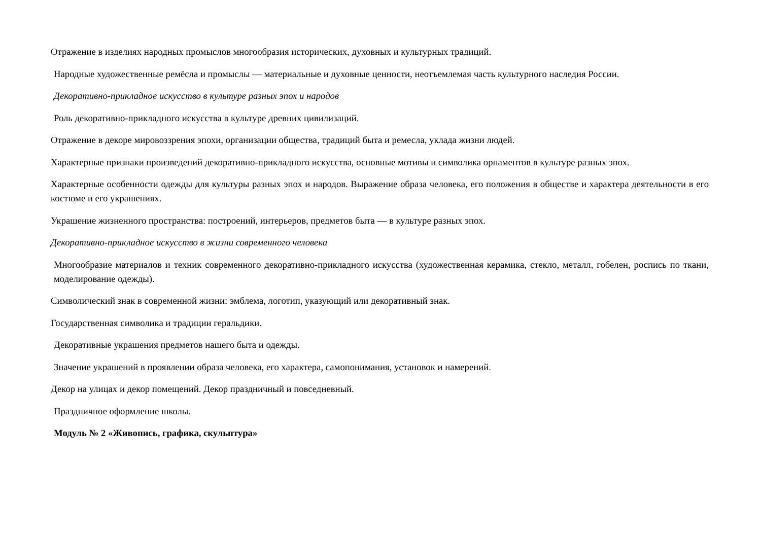Отражение в изделиях народных промыслов многообразия исторических, духовных и культурных традиций.
Народные художественные ремёсла и промыслы — материальные и духовные ценности, неотъемлемая часть культурного наследия России.
Декоративно-прикладное искусство в культуре разных эпох и народов
Роль декоративно-прикладного искусства в культуре древних цивилизаций.
Отражение в декоре мировоззрения эпохи, организации общества, традиций быта и ремесла, уклада жизни людей.
Характерные признаки произведений декоративно-прикладного искусства, основные мотивы и символика орнаментов в культуре разных эпох.
Характерные особенности одежды для культуры разных эпох и народов. Выражение образа человека, его положения в обществе и характера деятельности в его костюме и его украшениях.
Украшение жизненного пространства: построений, интерьеров, предметов быта — в культуре разных эпох.
Декоративно-прикладное искусство в жизни современного человека
Многообразие материалов и техник современного декоративно-прикладного искусства (художественная керамика, стекло, металл, гобелен, роспись по ткани, моделирование одежды).
Символический знак в современной жизни: эмблема, логотип, указующий или декоративный знак.
Государственная символика и традиции геральдики.
Декоративные украшения предметов нашего быта и одежды.
Значение украшений в проявлении образа человека, его характера, самопонимания, установок и намерений.
Декор на улицах и декор помещений. Декор праздничный и повседневный.
Праздничное оформление школы.
Модуль № 2 «Живопись, графика, скульптура»